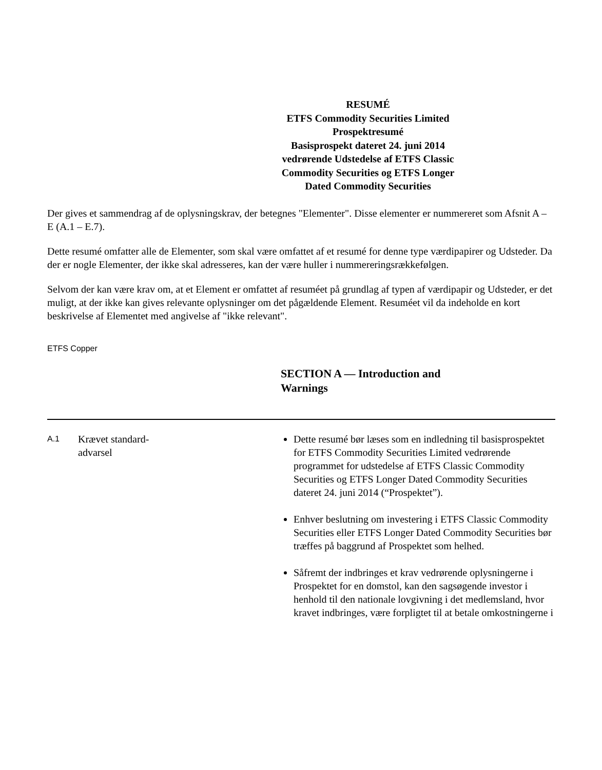RESUMÉ
ETFS Commodity Securities Limited
Prospektresumé
Basisprospekt dateret 24. juni 2014 vedrørende Udstedelse af ETFS Classic Commodity Securities og ETFS Longer Dated Commodity Securities
Der gives et sammendrag af de oplysningskrav, der betegnes "Elementer". Disse elementer er nummereret som Afsnit A – E (A.1 – E.7).
Dette resumé omfatter alle de Elementer, som skal være omfattet af et resumé for denne type værdipapirer og Udsteder. Da der er nogle Elementer, der ikke skal adresseres, kan der være huller i nummereringsrækkefølgen.
Selvom der kan være krav om, at et Element er omfattet af resuméet på grundlag af typen af værdipapir og Udsteder, er det muligt, at der ikke kan gives relevante oplysninger om det pågældende Element. Resuméet vil da indeholde en kort beskrivelse af Elementet med angivelse af "ikke relevant".
ETFS Copper
SECTION A — Introduction and Warnings
| A.1 | Krævet standard- advarsel | Dette resumé bør læses som en indledning til basisprospektet for ETFS Commodity Securities Limited vedrørende programmet for udstedelse af ETFS Classic Commodity Securities og ETFS Longer Dated Commodity Securities dateret 24. juni 2014 (“Prospektet”). Enhver beslutning om investering i ETFS Classic Commodity Securities eller ETFS Longer Dated Commodity Securities bør træffes på baggrund af Prospektet som helhed. Såfremt der indbringes et krav vedrørende oplysningerne i Prospektet for en domstol, kan den sagsøgende investor i henhold til den nationale lovgivning i det medlemsland, hvor kravet indbringes, være forpligtet til at betale omkostningerne i |